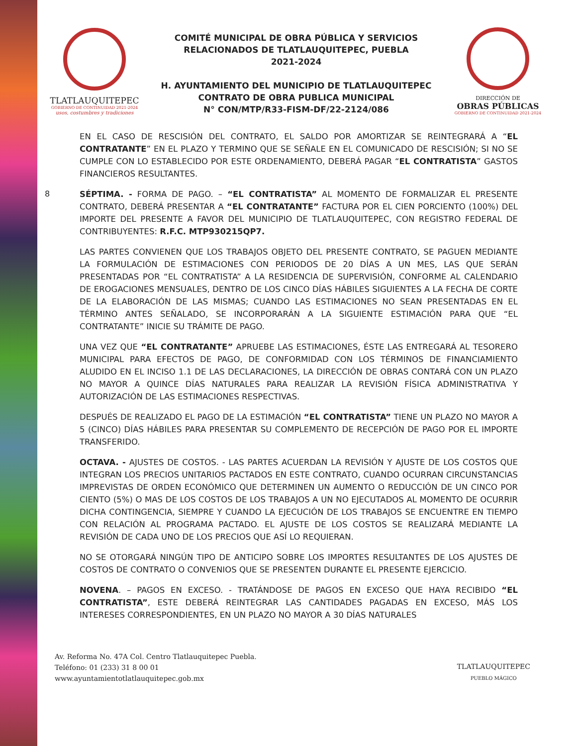TLATLAUQUITEPEC
GOBIERNO DE CONTINUIDAD 2021-2024
usos, costumbres y tradiciones
COMITÉ MUNICIPAL DE OBRA PÚBLICA Y SERVICIOS
RELACIONADOS DE TLATLAUQUITEPEC, PUEBLA
2021-2024
H. AYUNTAMIENTO DEL MUNICIPIO DE TLATLAUQUITEPEC
CONTRATO DE OBRA PUBLICA MUNICIPAL
N° CON/MTP/R33-FISM-DF/22-2124/086
DIRECCIÓN DE
OBRAS PÚBLICAS
GOBIERNO DE CONTINUIDAD 2021-2024
8
EN EL CASO DE RESCISIÓN DEL CONTRATO, EL SALDO POR AMORTIZAR SE REINTEGRARÁ A “EL CONTRATANTE” EN EL PLAZO Y TERMINO QUE SE SEÑALE EN EL COMUNICADO DE RESCISIÓN; SI NO SE CUMPLE CON LO ESTABLECIDO POR ESTE ORDENAMIENTO, DEBERÁ PAGAR “EL CONTRATISTA” GASTOS FINANCIEROS RESULTANTES.
SÉPTIMA. - FORMA DE PAGO. – “EL CONTRATISTA” AL MOMENTO DE FORMALIZAR EL PRESENTE CONTRATO, DEBERÁ PRESENTAR A “EL CONTRATANTE” FACTURA POR EL CIEN PORCIENTO (100%) DEL IMPORTE DEL PRESENTE A FAVOR DEL MUNICIPIO DE TLATLAUQUITEPEC, CON REGISTRO FEDERAL DE CONTRIBUYENTES: R.F.C. MTP930215QP7.
LAS PARTES CONVIENEN QUE LOS TRABAJOS OBJETO DEL PRESENTE CONTRATO, SE PAGUEN MEDIANTE LA FORMULACIÓN DE ESTIMACIONES CON PERIODOS DE 20 DÍAS A UN MES, LAS QUE SERÁN PRESENTADAS POR “EL CONTRATISTA” A LA RESIDENCIA DE SUPERVISIÓN, CONFORME AL CALENDARIO DE EROGACIONES MENSUALES, DENTRO DE LOS CINCO DÍAS HÁBILES SIGUIENTES A LA FECHA DE CORTE DE LA ELABORACIÓN DE LAS MISMAS; CUANDO LAS ESTIMACIONES NO SEAN PRESENTADAS EN EL TÉRMINO ANTES SEÑALADO, SE INCORPORARÁN A LA SIGUIENTE ESTIMACIÓN PARA QUE “EL CONTRATANTE” INICIE SU TRÁMITE DE PAGO.
UNA VEZ QUE “EL CONTRATANTE” APRUEBE LAS ESTIMACIONES, ÉSTE LAS ENTREGARÁ AL TESORERO MUNICIPAL PARA EFECTOS DE PAGO, DE CONFORMIDAD CON LOS TÉRMINOS DE FINANCIAMIENTO ALUDIDO EN EL INCISO 1.1 DE LAS DECLARACIONES, LA DIRECCIÓN DE OBRAS CONTARÁ CON UN PLAZO NO MAYOR A QUINCE DÍAS NATURALES PARA REALIZAR LA REVISIÓN FÍSICA ADMINISTRATIVA Y AUTORIZACIÓN DE LAS ESTIMACIONES RESPECTIVAS.
DESPUÉS DE REALIZADO EL PAGO DE LA ESTIMACIÓN “EL CONTRATISTA” TIENE UN PLAZO NO MAYOR A 5 (CINCO) DÍAS HÁBILES PARA PRESENTAR SU COMPLEMENTO DE RECEPCIÓN DE PAGO POR EL IMPORTE TRANSFERIDO.
OCTAVA. - AJUSTES DE COSTOS. - LAS PARTES ACUERDAN LA REVISIÓN Y AJUSTE DE LOS COSTOS QUE INTEGRAN LOS PRECIOS UNITARIOS PACTADOS EN ESTE CONTRATO, CUANDO OCURRAN CIRCUNSTANCIAS IMPREVISTAS DE ORDEN ECONÓMICO QUE DETERMINEN UN AUMENTO O REDUCCIÓN DE UN CINCO POR CIENTO (5%) O MAS DE LOS COSTOS DE LOS TRABAJOS A UN NO EJECUTADOS AL MOMENTO DE OCURRIR DICHA CONTINGENCIA, SIEMPRE Y CUANDO LA EJECUCIÓN DE LOS TRABAJOS SE ENCUENTRE EN TIEMPO CON RELACIÓN AL PROGRAMA PACTADO. EL AJUSTE DE LOS COSTOS SE REALIZARÁ MEDIANTE LA REVISIÓN DE CADA UNO DE LOS PRECIOS QUE ASÍ LO REQUIERAN.
NO SE OTORGARÁ NINGÚN TIPO DE ANTICIPO SOBRE LOS IMPORTES RESULTANTES DE LOS AJUSTES DE COSTOS DE CONTRATO O CONVENIOS QUE SE PRESENTEN DURANTE EL PRESENTE EJERCICIO.
NOVENA. – PAGOS EN EXCESO. - TRATÁNDOSE DE PAGOS EN EXCESO QUE HAYA RECIBIDO “EL CONTRATISTA”, ESTE DEBERÁ REINTEGRAR LAS CANTIDADES PAGADAS EN EXCESO, MÁS LOS INTERESES CORRESPONDIENTES, EN UN PLAZO NO MAYOR A 30 DÍAS NATURALES
Av. Reforma No. 47A Col. Centro Tlatlauquitepec Puebla.
Teléfono: 01 (233) 31 8 00 01
www.ayuntamientotlatlauquitepec.gob.mx
TLATLAUQUITEPEC
PUEBLO MÁGICO